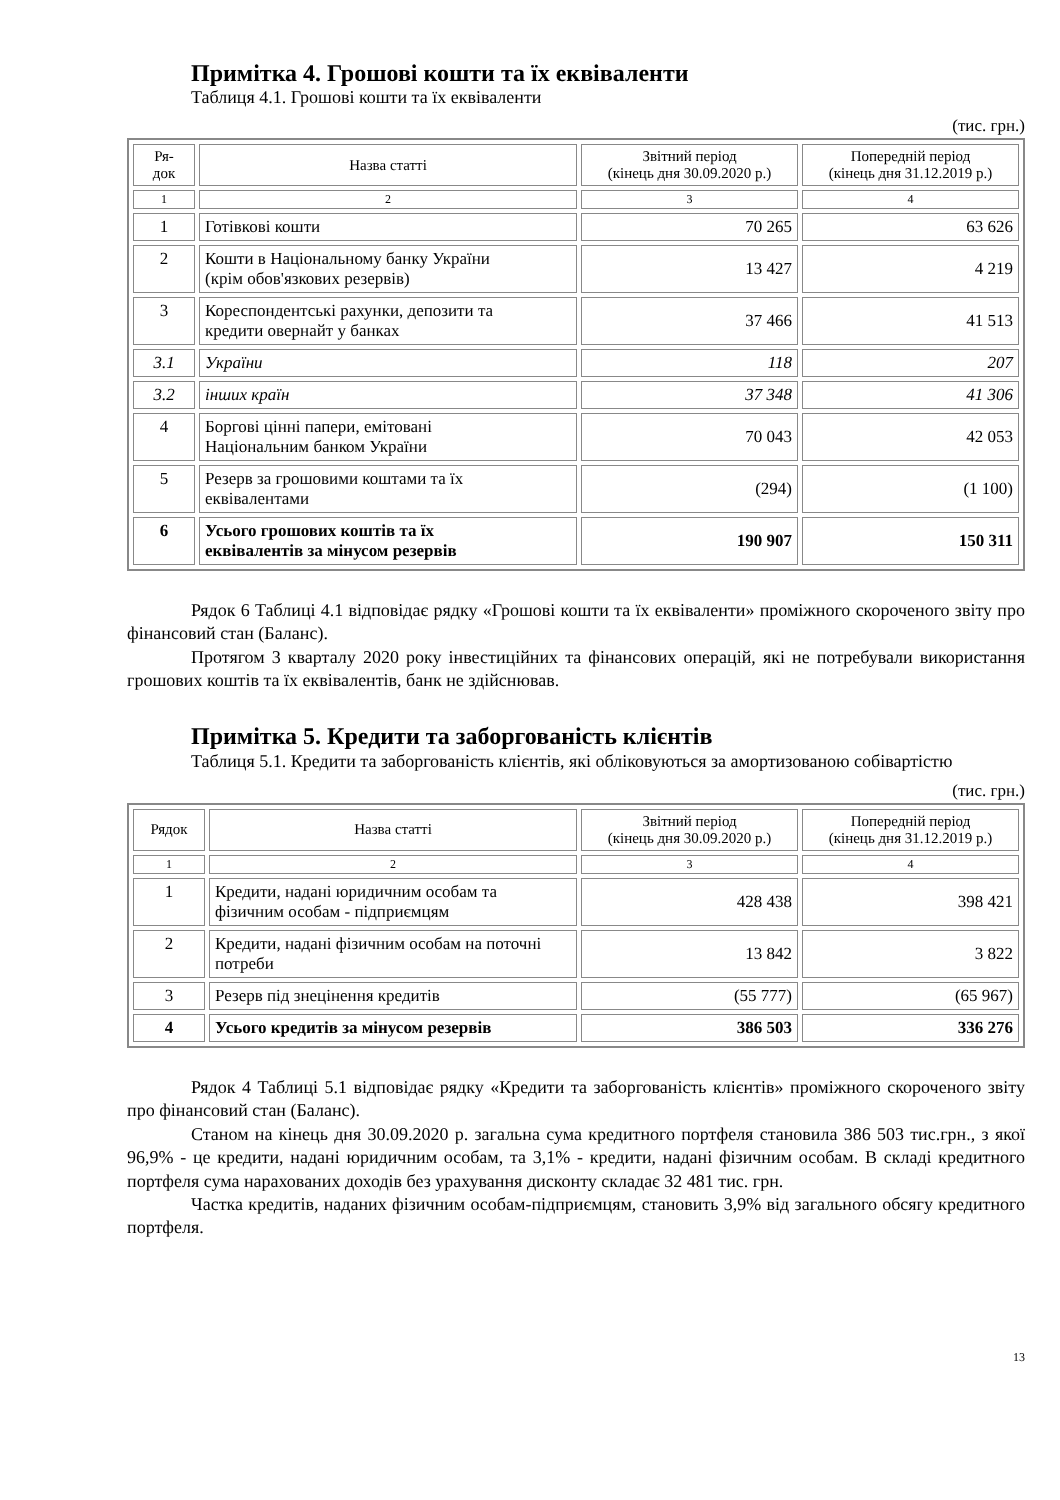Примітка 4. Грошові кошти та їх еквіваленти
Таблиця 4.1. Грошові кошти та їх еквіваленти
(тис. грн.)
| Ря- док | Назва статті | Звітний період (кінець дня 30.09.2020 р.) | Попередній період (кінець дня 31.12.2019 р.) |
| --- | --- | --- | --- |
| 1 | 2 | 3 | 4 |
| 1 | Готівкові кошти | 70 265 | 63 626 |
| 2 | Кошти в Національному банку України (крім обов'язкових резервів) | 13 427 | 4 219 |
| 3 | Кореспондентські рахунки, депозити та кредити овернайт у банках | 37 466 | 41 513 |
| 3.1 | України | 118 | 207 |
| 3.2 | інших країн | 37 348 | 41 306 |
| 4 | Боргові цінні папери, емітовані Національним банком України | 70 043 | 42 053 |
| 5 | Резерв за грошовими коштами та їх еквівалентами | (294) | (1 100) |
| 6 | Усього грошових коштів та їх еквівалентів за мінусом резервів | 190 907 | 150 311 |
Рядок 6 Таблиці 4.1 відповідає рядку «Грошові кошти та їх еквіваленти» проміжного скороченого звіту про фінансовий стан (Баланс).
Протягом 3 кварталу 2020 року інвестиційних та фінансових операцій, які не потребували використання грошових коштів та їх еквівалентів, банк не здійснював.
Примітка 5. Кредити та заборгованість клієнтів
Таблиця 5.1. Кредити та заборгованість клієнтів, які обліковуються за амортизованою собівартістю
(тис. грн.)
| Рядок | Назва статті | Звітний період (кінець дня 30.09.2020 р.) | Попередній період (кінець дня 31.12.2019 р.) |
| --- | --- | --- | --- |
| 1 | 2 | 3 | 4 |
| 1 | Кредити, надані юридичним особам та фізичним особам - підприємцям | 428 438 | 398 421 |
| 2 | Кредити, надані фізичним особам на поточні потреби | 13 842 | 3 822 |
| 3 | Резерв під знецінення кредитів | (55 777) | (65 967) |
| 4 | Усього кредитів за мінусом резервів | 386 503 | 336 276 |
Рядок 4 Таблиці 5.1 відповідає рядку «Кредити та заборгованість клієнтів» проміжного скороченого звіту про фінансовий стан (Баланс).
Станом на кінець дня 30.09.2020 р. загальна сума кредитного портфеля становила 386 503 тис.грн., з якої 96,9% - це кредити, надані юридичним особам, та 3,1% - кредити, надані фізичним особам. В складі кредитного портфеля сума нарахованих доходів без урахування дисконту складає 32 481 тис. грн.
Частка кредитів, наданих фізичним особам-підприємцям, становить 3,9% від загального обсягу кредитного портфеля.
13